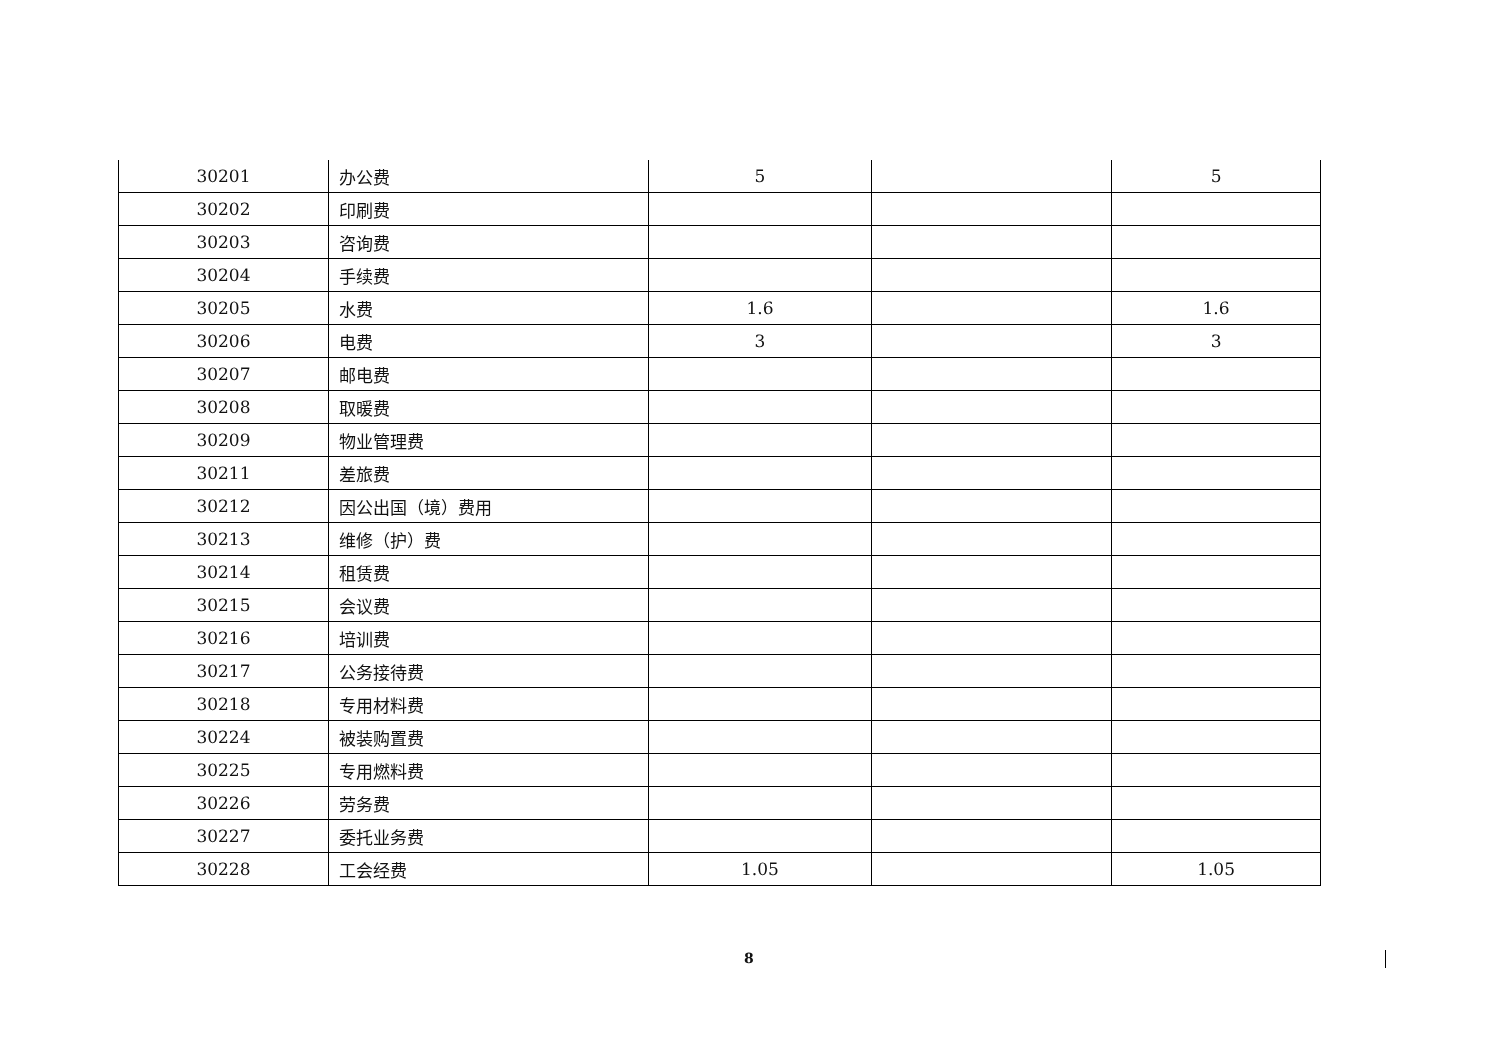| 30201 | 办公费 | 5 | | 5 |
| 30202 | 印刷费 | | | |
| 30203 | 咨询费 | | | |
| 30204 | 手续费 | | | |
| 30205 | 水费 | 1.6 | | 1.6 |
| 30206 | 电费 | 3 | | 3 |
| 30207 | 邮电费 | | | |
| 30208 | 取暖费 | | | |
| 30209 | 物业管理费 | | | |
| 30211 | 差旅费 | | | |
| 30212 | 因公出国（境）费用 | | | |
| 30213 | 维修（护）费 | | | |
| 30214 | 租赁费 | | | |
| 30215 | 会议费 | | | |
| 30216 | 培训费 | | | |
| 30217 | 公务接待费 | | | |
| 30218 | 专用材料费 | | | |
| 30224 | 被装购置费 | | | |
| 30225 | 专用燃料费 | | | |
| 30226 | 劳务费 | | | |
| 30227 | 委托业务费 | | | |
| 30228 | 工会经费 | 1.05 | | 1.05 |
8